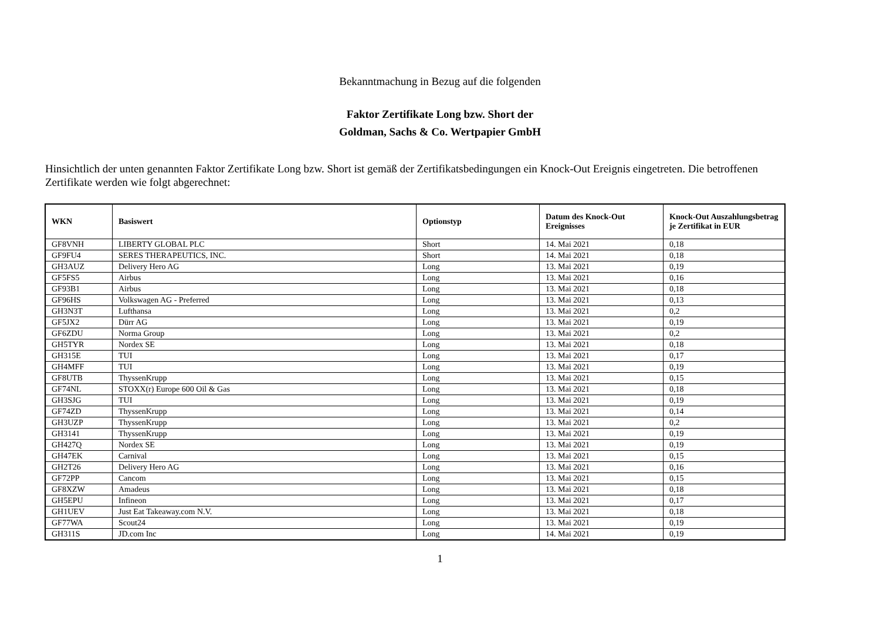Bekanntmachung in Bezug auf die folgenden
Faktor Zertifikate Long bzw. Short der
Goldman, Sachs & Co. Wertpapier GmbH
Hinsichtlich der unten genannten Faktor Zertifikate Long bzw. Short ist gemäß der Zertifikatsbedingungen ein Knock-Out Ereignis eingetreten. Die betroffenen Zertifikate werden wie folgt abgerechnet:
| WKN | Basiswert | Optionstyp | Datum des Knock-Out Ereignisses | Knock-Out Auszahlungsbetrag je Zertifikat in EUR |
| --- | --- | --- | --- | --- |
| GF8VNH | LIBERTY GLOBAL PLC | Short | 14. Mai 2021 | 0,18 |
| GF9FU4 | SERES THERAPEUTICS, INC. | Short | 14. Mai 2021 | 0,18 |
| GH3AUZ | Delivery Hero AG | Long | 13. Mai 2021 | 0,19 |
| GF5FS5 | Airbus | Long | 13. Mai 2021 | 0,16 |
| GF93B1 | Airbus | Long | 13. Mai 2021 | 0,18 |
| GF96HS | Volkswagen AG - Preferred | Long | 13. Mai 2021 | 0,13 |
| GH3N3T | Lufthansa | Long | 13. Mai 2021 | 0,2 |
| GF5JX2 | Dürr AG | Long | 13. Mai 2021 | 0,19 |
| GF6ZDU | Norma Group | Long | 13. Mai 2021 | 0,2 |
| GH5TYR | Nordex SE | Long | 13. Mai 2021 | 0,18 |
| GH315E | TUI | Long | 13. Mai 2021 | 0,17 |
| GH4MFF | TUI | Long | 13. Mai 2021 | 0,19 |
| GF8UTB | ThyssenKrupp | Long | 13. Mai 2021 | 0,15 |
| GF74NL | STOXX(r) Europe 600 Oil & Gas | Long | 13. Mai 2021 | 0,18 |
| GH3SJG | TUI | Long | 13. Mai 2021 | 0,19 |
| GF74ZD | ThyssenKrupp | Long | 13. Mai 2021 | 0,14 |
| GH3UZP | ThyssenKrupp | Long | 13. Mai 2021 | 0,2 |
| GH3141 | ThyssenKrupp | Long | 13. Mai 2021 | 0,19 |
| GH427Q | Nordex SE | Long | 13. Mai 2021 | 0,19 |
| GH47EK | Carnival | Long | 13. Mai 2021 | 0,15 |
| GH2T26 | Delivery Hero AG | Long | 13. Mai 2021 | 0,16 |
| GF72PP | Cancom | Long | 13. Mai 2021 | 0,15 |
| GF8XZW | Amadeus | Long | 13. Mai 2021 | 0,18 |
| GH5EPU | Infineon | Long | 13. Mai 2021 | 0,17 |
| GH1UEV | Just Eat Takeaway.com N.V. | Long | 13. Mai 2021 | 0,18 |
| GF77WA | Scout24 | Long | 13. Mai 2021 | 0,19 |
| GH311S | JD.com Inc | Long | 14. Mai 2021 | 0,19 |
1